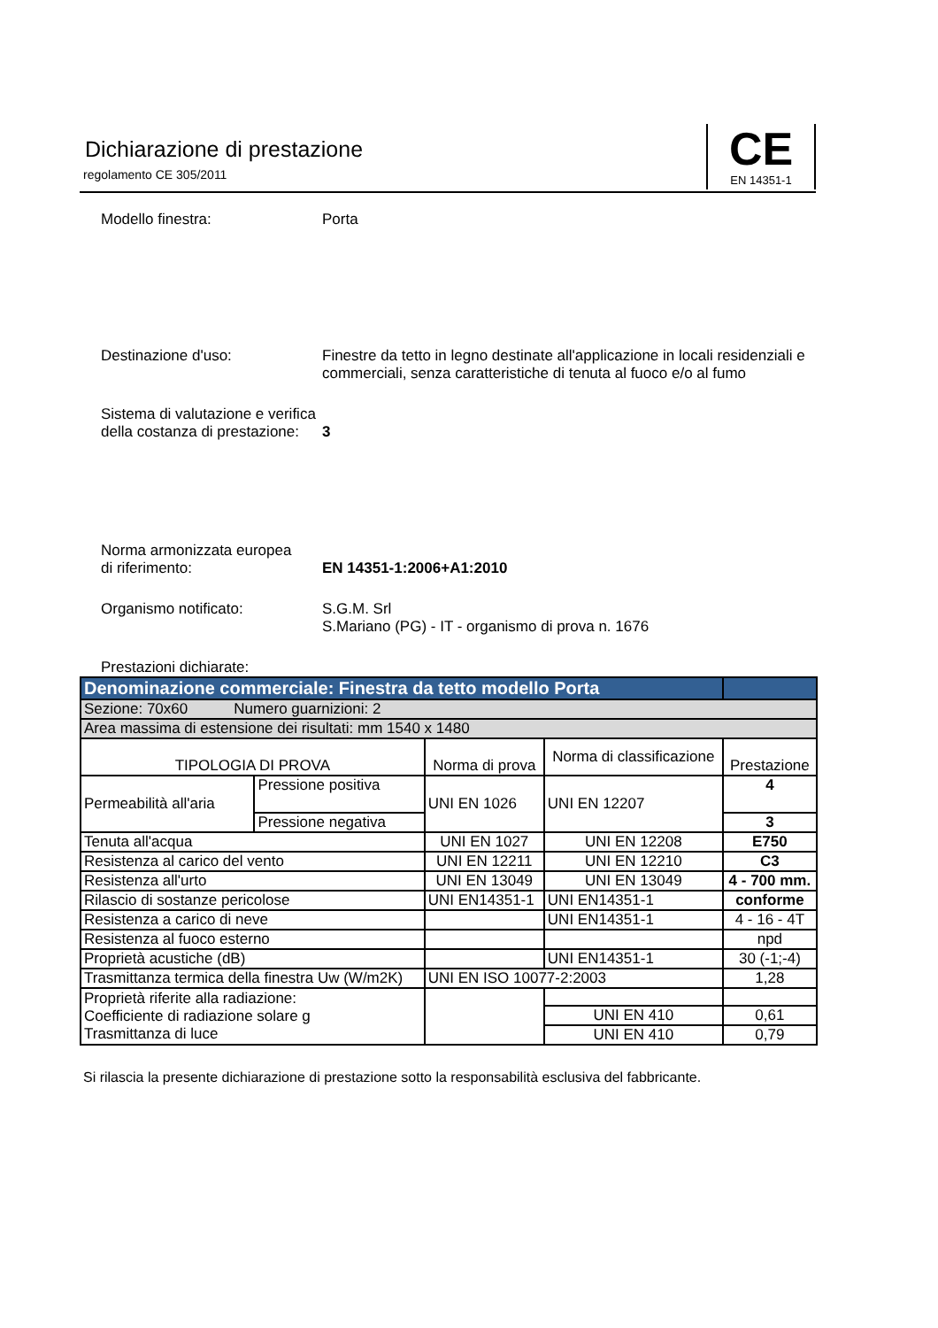Dichiarazione di prestazione
regolamento CE 305/2011
CE
EN 14351-1
Modello finestra: Porta
Destinazione d'uso: Finestre da tetto in legno destinate all'applicazione in locali residenziali e commerciali, senza caratteristiche di tenuta al fuoco e/o al fumo
Sistema di valutazione e verifica
della costanza di prestazione:
3
Norma armonizzata europea
di riferimento:
EN 14351-1:2006+A1:2010
Organismo notificato: S.G.M. Srl
S.Mariano (PG) - IT - organismo di prova n. 1676
Prestazioni dichiarate:
| Denominazione commerciale: Finestra da tetto modello Porta | | | | |
| Sezione: 70x60 Numero guarnizioni: 2 | | | | |
| Area massima di estensione dei risultati: mm 1540 x 1480 | | | | |
| TIPOLOGIA DI PROVA | | Norma di prova | Norma di classificazione | Prestazione |
| Permeabilità all'aria | Pressione positiva | UNI EN 1026 | UNI EN 12207 | 4 |
| | Pressione negativa | | | 3 |
| Tenuta all'acqua | | UNI EN 1027 | UNI EN 12208 | E750 |
| Resistenza al carico del vento | | UNI EN 12211 | UNI EN 12210 | C3 |
| Resistenza all'urto | | UNI EN 13049 | UNI EN 13049 | 4 - 700 mm. |
| Rilascio di sostanze pericolose | | UNI EN14351-1 | UNI EN14351-1 | conforme |
| Resistenza a carico di neve | | | UNI EN14351-1 | 4 - 16 - 4T |
| Resistenza al fuoco esterno | | | | npd |
| Proprietà acustiche (dB) | | | UNI EN14351-1 | 30 (-1;-4) |
| Trasmittanza termica della finestra Uw (W/m2K) | | UNI EN ISO 10077-2:2003 | | 1,28 |
| Proprietà riferite alla radiazione: Coefficiente di radiazione solare g Trasmittanza di luce | | | | |
| | | | UNI EN 410 | 0,61 |
| | | | UNI EN 410 | 0,79 |
Si rilascia la presente dichiarazione di prestazione sotto la responsabilità esclusiva del fabbricante.